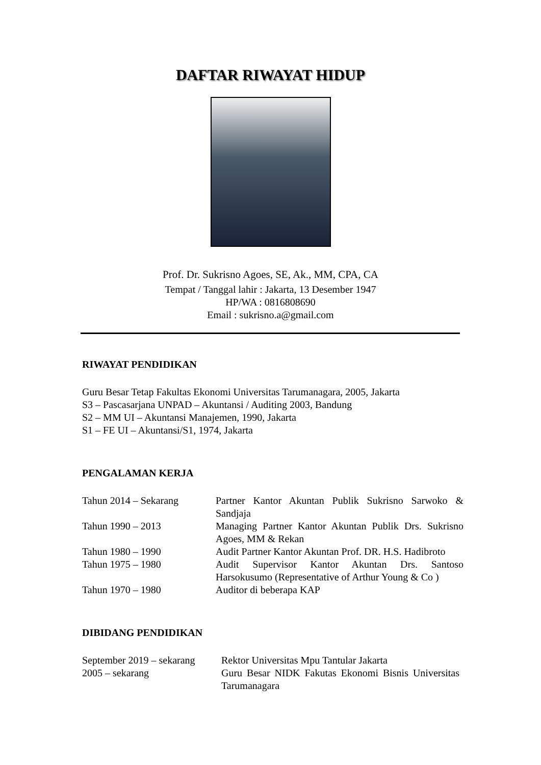DAFTAR RIWAYAT HIDUP
Prof. Dr. Sukrisno Agoes, SE, Ak., MM, CPA, CA
Tempat / Tanggal lahir : Jakarta, 13 Desember 1947
HP/WA : 0816808690
Email : sukrisno.a@gmail.com
RIWAYAT PENDIDIKAN
Guru Besar Tetap Fakultas Ekonomi Universitas Tarumanagara, 2005, Jakarta
S3 – Pascasarjana UNPAD – Akuntansi / Auditing 2003, Bandung
S2 – MM UI – Akuntansi Manajemen, 1990, Jakarta
S1 – FE UI – Akuntansi/S1, 1974, Jakarta
PENGALAMAN KERJA
| Tahun 2014 – Sekarang | Partner Kantor Akuntan Publik Sukrisno Sarwoko & Sandjaja |
| Tahun 1990 – 2013 | Managing Partner Kantor Akuntan Publik Drs. Sukrisno Agoes, MM & Rekan |
| Tahun 1980 – 1990 | Audit Partner Kantor Akuntan Prof. DR. H.S. Hadibroto |
| Tahun 1975 – 1980 | Audit Supervisor Kantor Akuntan Drs. Santoso Harsokusumo (Representative of Arthur Young & Co ) |
| Tahun 1970 – 1980 | Auditor di beberapa KAP |
DIBIDANG PENDIDIKAN
| September 2019 – sekarang | Rektor Universitas Mpu Tantular Jakarta |
| 2005 – sekarang | Guru Besar NIDK Fakutas Ekonomi Bisnis Universitas Tarumanagara |